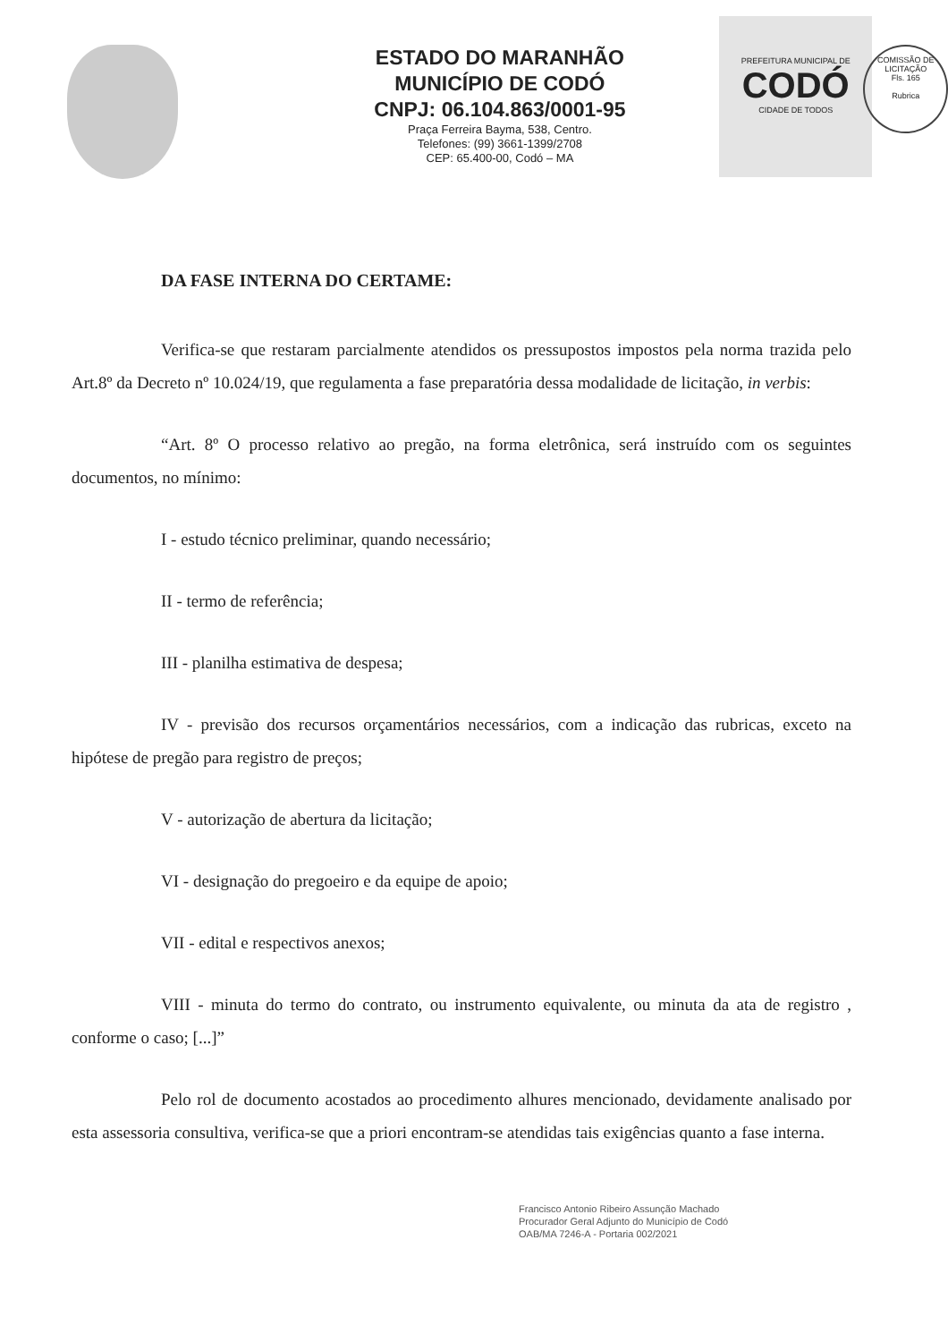ESTADO DO MARANHÃO
MUNICÍPIO DE CODÓ
CNPJ: 06.104.863/0001-95
Praça Ferreira Bayma, 538, Centro.
Telefones: (99) 3661-1399/2708
CEP: 65.400-00, Codó – MA
PREFEITURA MUNICIPAL DE
CODÓ
CIDADE DE TODOS
COMISSÃO DE LICITAÇÃO
Fls. 165
Rubrica
DA FASE INTERNA DO CERTAME:
Verifica-se que restaram parcialmente atendidos os pressupostos impostos pela norma trazida pelo Art.8º da Decreto nº 10.024/19, que regulamenta a fase preparatória dessa modalidade de licitação, in verbis:
“Art. 8º O processo relativo ao pregão, na forma eletrônica, será instruído com os seguintes documentos, no mínimo:
I - estudo técnico preliminar, quando necessário;
II - termo de referência;
III - planilha estimativa de despesa;
IV - previsão dos recursos orçamentários necessários, com a indicação das rubricas, exceto na hipótese de pregão para registro de preços;
V - autorização de abertura da licitação;
VI - designação do pregoeiro e da equipe de apoio;
VII - edital e respectivos anexos;
VIII - minuta do termo do contrato, ou instrumento equivalente, ou minuta da ata de registro , conforme o caso; [...]”
Pelo rol de documento acostados ao procedimento alhures mencionado, devidamente analisado por esta assessoria consultiva, verifica-se que a priori encontram-se atendidas tais exigências quanto a fase interna.
Francisco Antonio Ribeiro Assunção Machado
Procurador Geral Adjunto do Município de Codó
OAB/MA 7246-A - Portaria 002/2021